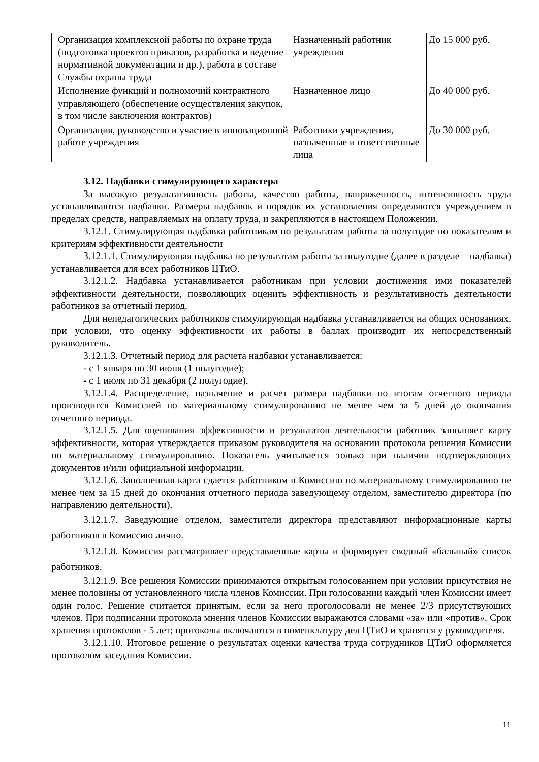| Организация комплексной работы по охране труда (подготовка проектов приказов, разработка и ведение нормативной документации и др.), работа в составе Службы охраны труда | Назначенный работник учреждения | До 15 000 руб. |
| Исполнение функций и полномочий контрактного управляющего (обеспечение осуществления закупок, в том числе заключения контрактов) | Назначенное лицо | До 40 000 руб. |
| Организация, руководство и участие в инновационной работе учреждения | Работники учреждения, назначенные и ответственные лица | До 30 000 руб. |
3.12. Надбавки стимулирующего характера
За высокую результативность работы, качество работы, напряженность, интенсивность труда устанавливаются надбавки. Размеры надбавок и порядок их установления определяются учреждением в пределах средств, направляемых на оплату труда, и закрепляются в настоящем Положении.
3.12.1. Стимулирующая надбавка работникам по результатам работы за полугодие по показателям и критериям эффективности деятельности
3.12.1.1. Стимулирующая надбавка по результатам работы за полугодие (далее в разделе – надбавка) устанавливается для всех работников ЦТиО.
3.12.1.2. Надбавка устанавливается работникам при условии достижения ими показателей эффективности деятельности, позволяющих оценить эффективность и результативность деятельности работников за отчетный период.
Для непедагогических работников стимулирующая надбавка устанавливается на общих основаниях, при условии, что оценку эффективности их работы в баллах производит их непосредственный руководитель.
3.12.1.3. Отчетный период для расчета надбавки устанавливается:
- с 1 января по 30 июня (1 полугодие);
- с 1 июля по 31 декабря (2 полугодие).
3.12.1.4. Распределение, назначение и расчет размера надбавки по итогам отчетного периода производится Комиссией по материальному стимулированию не менее чем за 5 дней до окончания отчетного периода.
3.12.1.5. Для оценивания эффективности и результатов деятельности работник заполняет карту эффективности, которая утверждается приказом руководителя на основании протокола решения Комиссии по материальному стимулированию. Показатель учитывается только при наличии подтверждающих документов и/или официальной информации.
3.12.1.6. Заполненная карта сдается работником в Комиссию по материальному стимулированию не менее чем за 15 дней до окончания отчетного периода заведующему отделом, заместителю директора (по направлению деятельности).
3.12.1.7. Заведующие отделом, заместители директора представляют информационные карты работников в Комиссию лично.
3.12.1.8. Комиссия рассматривает представленные карты и формирует сводный «бальный» список работников.
3.12.1.9. Все решения Комиссии принимаются открытым голосованием при условии присутствия не менее половины от установленного числа членов Комиссии. При голосовании каждый член Комиссии имеет один голос. Решение считается принятым, если за него проголосовали не менее 2/3 присутствующих членов. При подписании протокола мнения членов Комиссии выражаются словами «за» или «против». Срок хранения протоколов - 5 лет; протоколы включаются в номенклатуру дел ЦТиО и хранятся у руководителя.
3.12.1.10. Итоговое решение о результатах оценки качества труда сотрудников ЦТиО оформляется протоколом заседания Комиссии.
11